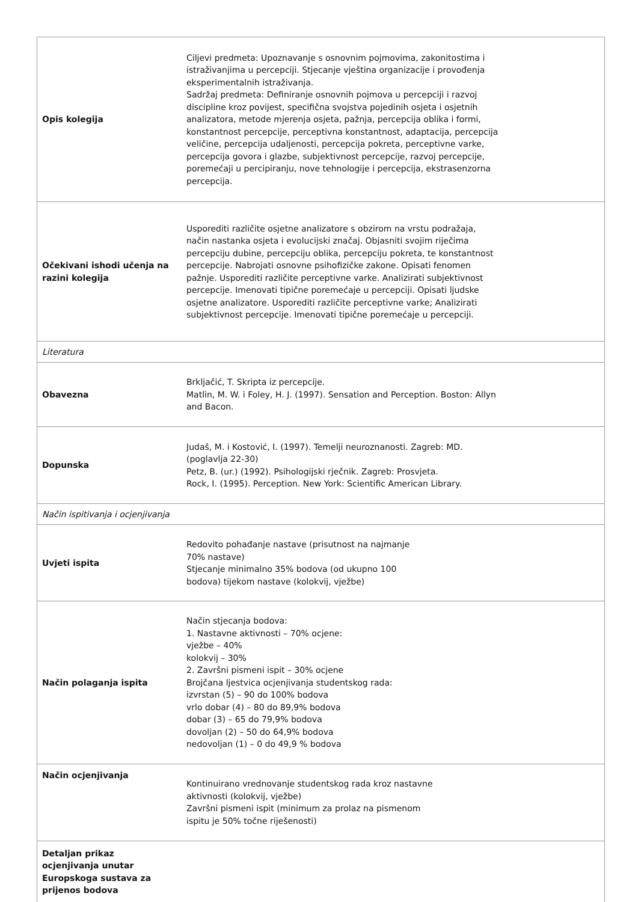| Opis kolegija | Ciljevi predmeta: Upoznavanje s osnovnim pojmovima, zakonitostima i istraživanjima u percepciji. Stjecanje vještina organizacije i provođenja eksperimentalnih istraživanja. Sadržaj predmeta: Definiranje osnovnih pojmova u percepciji i razvoj discipline kroz povijest, specifična svojstva pojedinih osjeta i osjetnih analizatora, metode mjerenja osjeta, pažnja, percepcija oblika i formi, konstantnost percepcije, perceptivna konstantnost, adaptacija, percepcija veličine, percepcija udaljenosti, percepcija pokreta, perceptivne varke, percepcija govora i glazbe, subjektivnost percepcije, razvoj percepcije, poremećaji u percipiranju, nove tehnologije i percepcija, ekstrasenzorna percepcija. |
| Očekivani ishodi učenja na razini kolegija | Usporediti različite osjetne analizatore s obzirom na vrstu podražaja, način nastanka osjeta i evolucijski značaj. Objasniti svojim riječima percepciju dubine, percepciju oblika, percepciju pokreta, te konstantnost percepcije. Nabrojati osnovne psihofizičke zakone. Opisati fenomen pažnje. Usporediti različite perceptivne varke. Analizirati subjektivnost percepcije. Imenovati tipične poremećaje u percepciji. Opisati ljudske osjetne analizatore. Usporediti različite perceptivne varke; Analizirati subjektivnost percepcije. Imenovati tipične poremećaje u percepciji. |
| Literatura | |
| Obavezna | Brkljačić, T. Skripta iz percepcije. Matlin, M. W. i Foley, H. J. (1997). Sensation and Perception. Boston: Allyn and Bacon. |
| Dopunska | Judaš, M. i Kostović, I. (1997). Temelji neuroznanosti. Zagreb: MD. (poglavlja 22-30) Petz, B. (ur.) (1992). Psihologijski rječnik. Zagreb: Prosvjeta. Rock, I. (1995). Perception. New York: Scientific American Library. |
| Način ispitivanja i ocjenjivanja | |
| Uvjeti ispita | Redovito pohađanje nastave (prisutnost na najmanje 70% nastave) Stjecanje minimalno 35% bodova (od ukupno 100 bodova) tijekom nastave (kolokvij, vježbe) |
| Način polaganja ispita | Način stjecanja bodova: 1. Nastavne aktivnosti – 70% ocjene: vježbe – 40% kolokvij – 30% 2. Završni pismeni ispit – 30% ocjene Brojčana ljestvica ocjenjivanja studentskog rada: izvrstan (5) – 90 do 100% bodova vrlo dobar (4) – 80 do 89,9% bodova dobar (3) – 65 do 79,9% bodova dovoljan (2) – 50 do 64,9% bodova nedovoljan (1) – 0 do 49,9 % bodova |
| Način ocjenjivanja | Kontinuirano vrednovanje studentskog rada kroz nastavne aktivnosti (kolokvij, vježbe) Završni pismeni ispit (minimum za prolaz na pismenom ispitu je 50% točne riješenosti) |
| Detaljan prikaz ocjenjivanja unutar Europskoga sustava za prijenos bodova | |